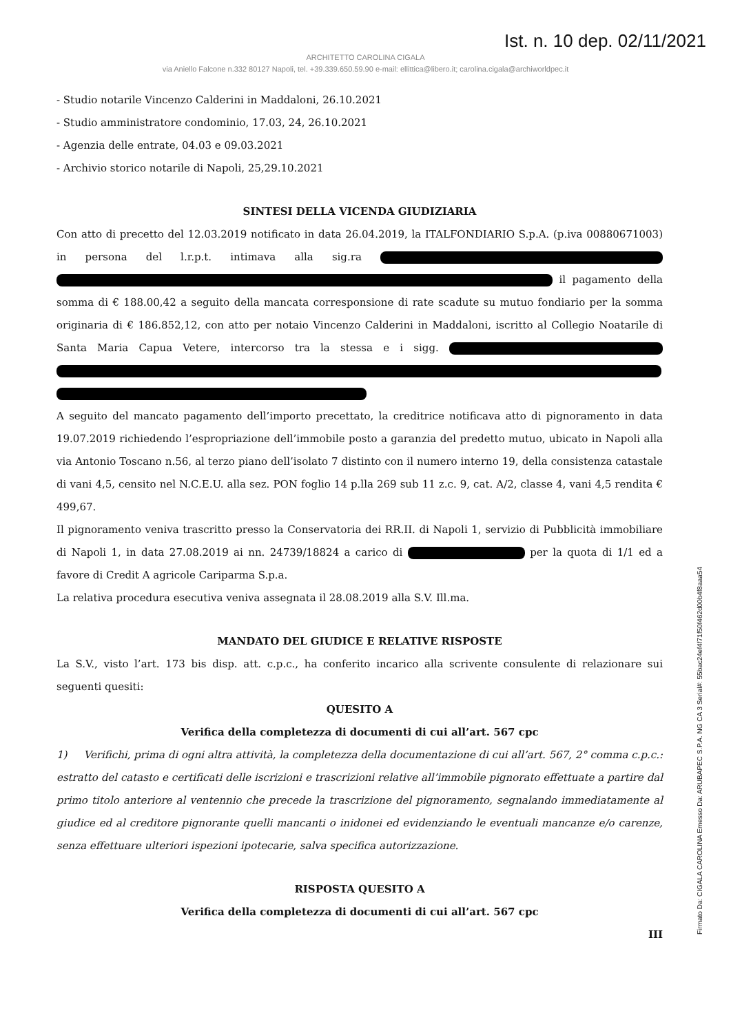Ist. n. 10 dep. 02/11/2021
ARCHITETTO CAROLINA CIGALA
via Aniello Falcone n.332 80127 Napoli, tel. +39.339.650.59.90 e-mail: ellittica@libero.it; carolina.cigala@archiworldpec.it
- Studio notarile Vincenzo Calderini in Maddaloni, 26.10.2021
- Studio amministratore condominio, 17.03, 24, 26.10.2021
- Agenzia delle entrate, 04.03 e 09.03.2021
- Archivio storico notarile di Napoli, 25,29.10.2021
SINTESI DELLA VICENDA GIUDIZIARIA
Con atto di precetto del 12.03.2019 notificato in data 26.04.2019, la ITALFONDIARIO S.p.A. (p.iva 00880671003) in persona del l.r.p.t. intimava alla sig.ra il pagamento della somma di € 188.00,42 a seguito della mancata corresponsione di rate scadute su mutuo fondiario per la somma originaria di € 186.852,12, con atto per notaio Vincenzo Calderini in Maddaloni, iscritto al Collegio Noatarile di Santa Maria Capua Vetere, intercorso tra la stessa e i sigg.
A seguito del mancato pagamento dell’importo precettato, la creditrice notificava atto di pignoramento in data 19.07.2019 richiedendo l’espropriazione dell’immobile posto a garanzia del predetto mutuo, ubicato in Napoli alla via Antonio Toscano n.56, al terzo piano dell’isolato 7 distinto con il numero interno 19, della consistenza catastale di vani 4,5, censito nel N.C.E.U. alla sez. PON foglio 14 p.lla 269 sub 11 z.c. 9, cat. A/2, classe 4, vani 4,5 rendita € 499,67.
Il pignoramento veniva trascritto presso la Conservatoria dei RR.II. di Napoli 1, servizio di Pubblicità immobiliare di Napoli 1, in data 27.08.2019 ai nn. 24739/18824 a carico di per la quota di 1/1 ed a favore di Credit A agricole Cariparma S.p.a.
La relativa procedura esecutiva veniva assegnata il 28.08.2019 alla S.V. Ill.ma.
MANDATO DEL GIUDICE E RELATIVE RISPOSTE
La S.V., visto l’art. 173 bis disp. att. c.p.c., ha conferito incarico alla scrivente consulente di relazionare sui seguenti quesiti:
QUESITO A
Verifica della completezza di documenti di cui all’art. 567 cpc
1) Verifichi, prima di ogni altra attività, la completezza della documentazione di cui all’art. 567, 2° comma c.p.c.: estratto del catasto e certificati delle iscrizioni e trascrizioni relative all’immobile pignorato effettuate a partire dal primo titolo anteriore al ventennio che precede la trascrizione del pignoramento, segnalando immediatamente al giudice ed al creditore pignorante quelli mancanti o inidonei ed evidenziando le eventuali mancanze e/o carenze, senza effettuare ulteriori ispezioni ipotecarie, salva specifica autorizzazione.
RISPOSTA QUESITO A
Verifica della completezza di documenti di cui all’art. 567 cpc
III
Firmato Da: CIGALA CAROLINA Emesso Da: ARUBAPEC S.P.A. NG CA 3 Serial#: 55bac24ef4f71f50f462d00b4f8aaa54